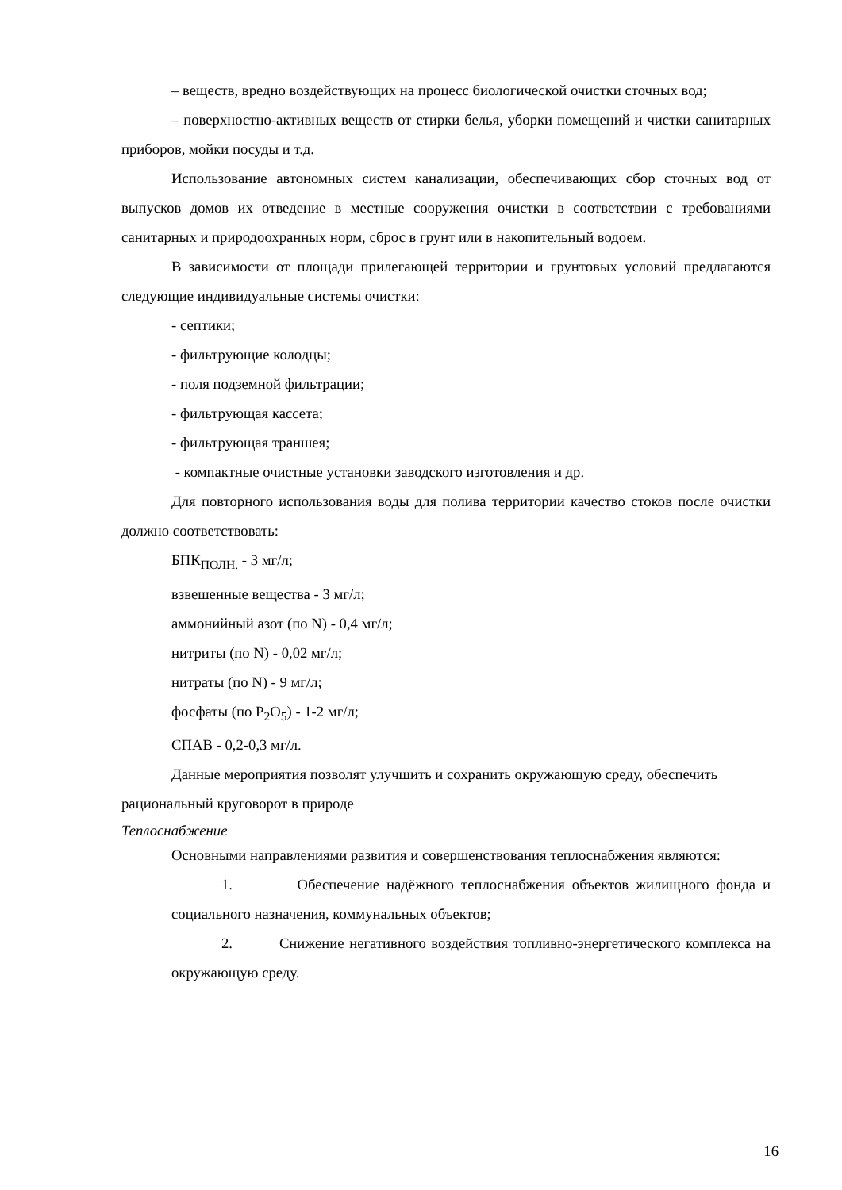– веществ, вредно воздействующих на процесс биологической очистки сточных вод;
– поверхностно-активных веществ от стирки белья, уборки помещений и чистки санитарных приборов, мойки посуды и т.д.
Использование автономных систем канализации, обеспечивающих сбор сточных вод от выпусков домов их отведение в местные сооружения очистки в соответствии с требованиями санитарных и природоохранных норм, сброс в грунт или в накопительный водоем.
В зависимости от площади прилегающей территории и грунтовых условий предлагаются следующие индивидуальные системы очистки:
- септики;
- фильтрующие колодцы;
- поля подземной фильтрации;
- фильтрующая кассета;
- фильтрующая траншея;
- компактные очистные установки заводского изготовления и др.
Для повторного использования воды для полива территории качество стоков после очистки должно соответствовать:
БПК<sub>ПОЛН.</sub> - 3 мг/л;
взвешенные вещества - 3 мг/л;
аммонийный азот (по N) - 0,4 мг/л;
нитриты (по N) - 0,02 мг/л;
нитраты (по N) - 9 мг/л;
фосфаты (по P<sub>2</sub>O<sub>5</sub>) - 1-2 мг/л;
СПАВ - 0,2-0,3 мг/л.
Данные мероприятия позволят улучшить и сохранить окружающую среду, обеспечить рациональный круговорот в природе
Теплоснабжение
Основными направлениями развития и совершенствования теплоснабжения являются:
1. Обеспечение надёжного теплоснабжения объектов жилищного фонда и социального назначения, коммунальных объектов;
2. Снижение негативного воздействия топливно-энергетического комплекса на окружающую среду.
16